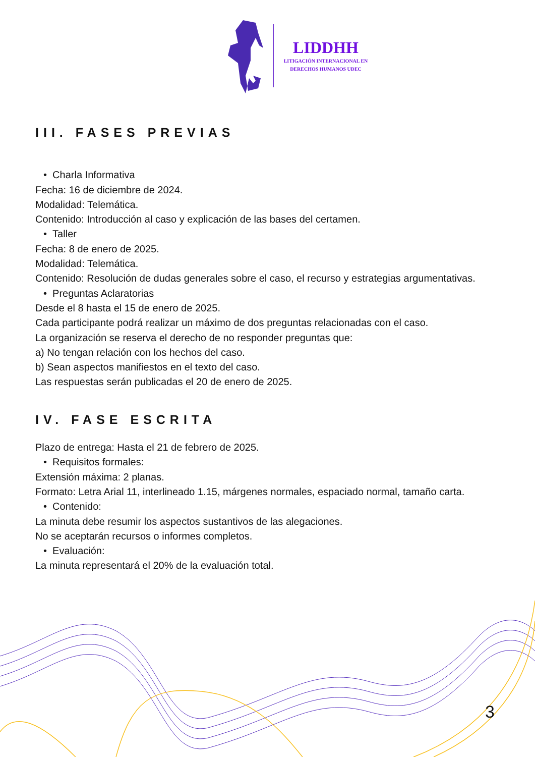LIDDHH
LITIGACIÓN INTERNACIONAL EN
DERECHOS HUMANOS UDEC
III. FASES PREVIAS
• Charla Informativa
Fecha: 16 de diciembre de 2024.
Modalidad: Telemática.
Contenido: Introducción al caso y explicación de las bases del certamen.
• Taller
Fecha: 8 de enero de 2025.
Modalidad: Telemática.
Contenido: Resolución de dudas generales sobre el caso, el recurso y estrategias argumentativas.
• Preguntas Aclaratorias
Desde el 8 hasta el 15 de enero de 2025.
Cada participante podrá realizar un máximo de dos preguntas relacionadas con el caso.
La organización se reserva el derecho de no responder preguntas que:
a) No tengan relación con los hechos del caso.
b) Sean aspectos manifiestos en el texto del caso.
Las respuestas serán publicadas el 20 de enero de 2025.
IV. FASE ESCRITA
Plazo de entrega: Hasta el 21 de febrero de 2025.
• Requisitos formales:
Extensión máxima: 2 planas.
Formato: Letra Arial 11, interlineado 1.15, márgenes normales, espaciado normal, tamaño carta.
• Contenido:
La minuta debe resumir los aspectos sustantivos de las alegaciones.
No se aceptarán recursos o informes completos.
• Evaluación:
La minuta representará el 20% de la evaluación total.
3